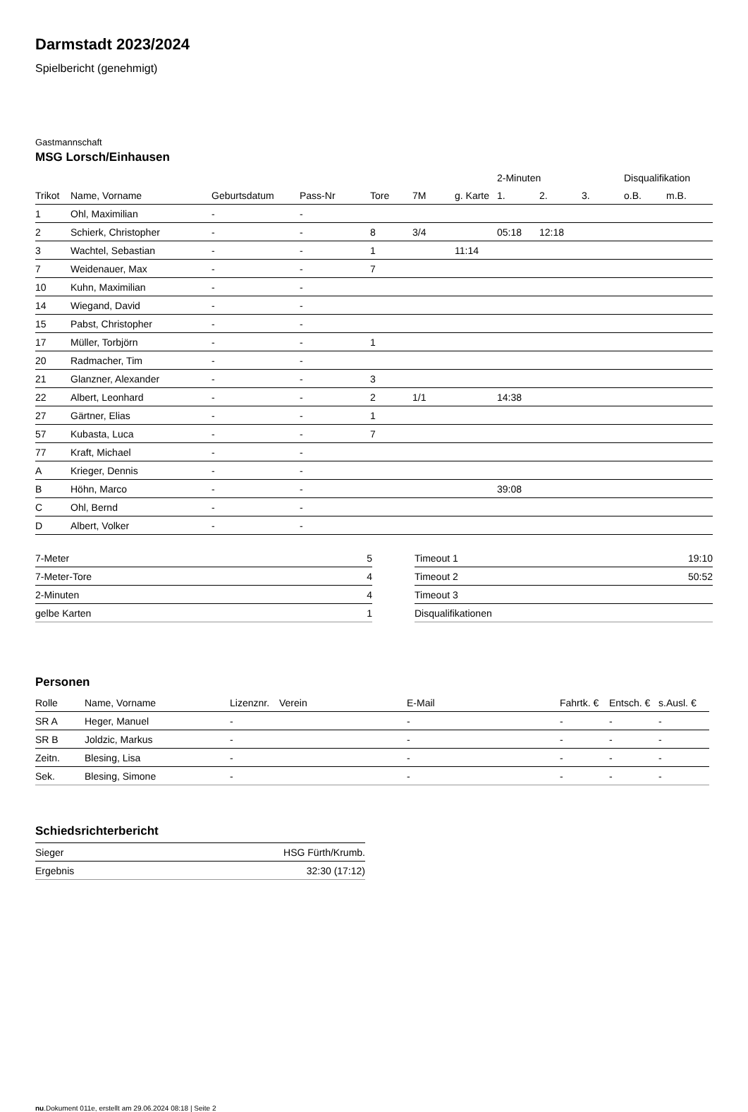Darmstadt 2023/2024
Spielbericht (genehmigt)
Gastmannschaft
MSG Lorsch/Einhausen
| | | | | | | | 2-Minuten | | | Disqualifikation | |
| --- | --- | --- | --- | --- | --- | --- | --- | --- | --- | --- | --- |
| Trikot | Name, Vorname | Geburtsdatum | Pass-Nr | Tore | 7M | g. Karte | 1. | 2. | 3. | o.B. | m.B. |
| 1 | Ohl, Maximilian | - | - | | | | | | | | |
| 2 | Schierk, Christopher | - | - | 8 | 3/4 | | 05:18 | 12:18 | | | |
| 3 | Wachtel, Sebastian | - | - | 1 | | 11:14 | | | | | |
| 7 | Weidenauer, Max | - | - | 7 | | | | | | | |
| 10 | Kuhn, Maximilian | - | - | | | | | | | | |
| 14 | Wiegand, David | - | - | | | | | | | | |
| 15 | Pabst, Christopher | - | - | | | | | | | | |
| 17 | Müller, Torbjörn | - | - | 1 | | | | | | | |
| 20 | Radmacher, Tim | - | - | | | | | | | | |
| 21 | Glanzner, Alexander | - | - | 3 | | | | | | | |
| 22 | Albert, Leonhard | - | - | 2 | 1/1 | | 14:38 | | | | |
| 27 | Gärtner, Elias | - | - | 1 | | | | | | | |
| 57 | Kubasta, Luca | - | - | 7 | | | | | | | |
| 77 | Kraft, Michael | - | - | | | | | | | | |
| A | Krieger, Dennis | - | - | | | | | | | | |
| B | Höhn, Marco | - | - | | | | 39:08 | | | | |
| C | Ohl, Bernd | - | - | | | | | | | | |
| D | Albert, Volker | - | - | | | | | | | | |
| 7-Meter | 5 |
| 7-Meter-Tore | 4 |
| 2-Minuten | 4 |
| gelbe Karten | 1 |
| Timeout 1 | 19:10 |
| Timeout 2 | 50:52 |
| Timeout 3 | |
| Disqualifikationen | |
Personen
| Rolle | Name, Vorname | Lizenznr. | Verein | E-Mail | Fahrtk. € | Entsch. € | s.Ausl. € |
| --- | --- | --- | --- | --- | --- | --- | --- |
| SR A | Heger, Manuel | - | | - | - | - | - |
| SR B | Joldzic, Markus | - | | - | - | - | - |
| Zeitn. | Blesing, Lisa | - | | - | - | - | - |
| Sek. | Blesing, Simone | - | | - | - | - | - |
Schiedsrichterbericht
| Sieger | HSG Fürth/Krumb. |
| Ergebnis | 32:30 (17:12) |
nu.Dokument 011e, erstellt am 29.06.2024 08:18 | Seite 2